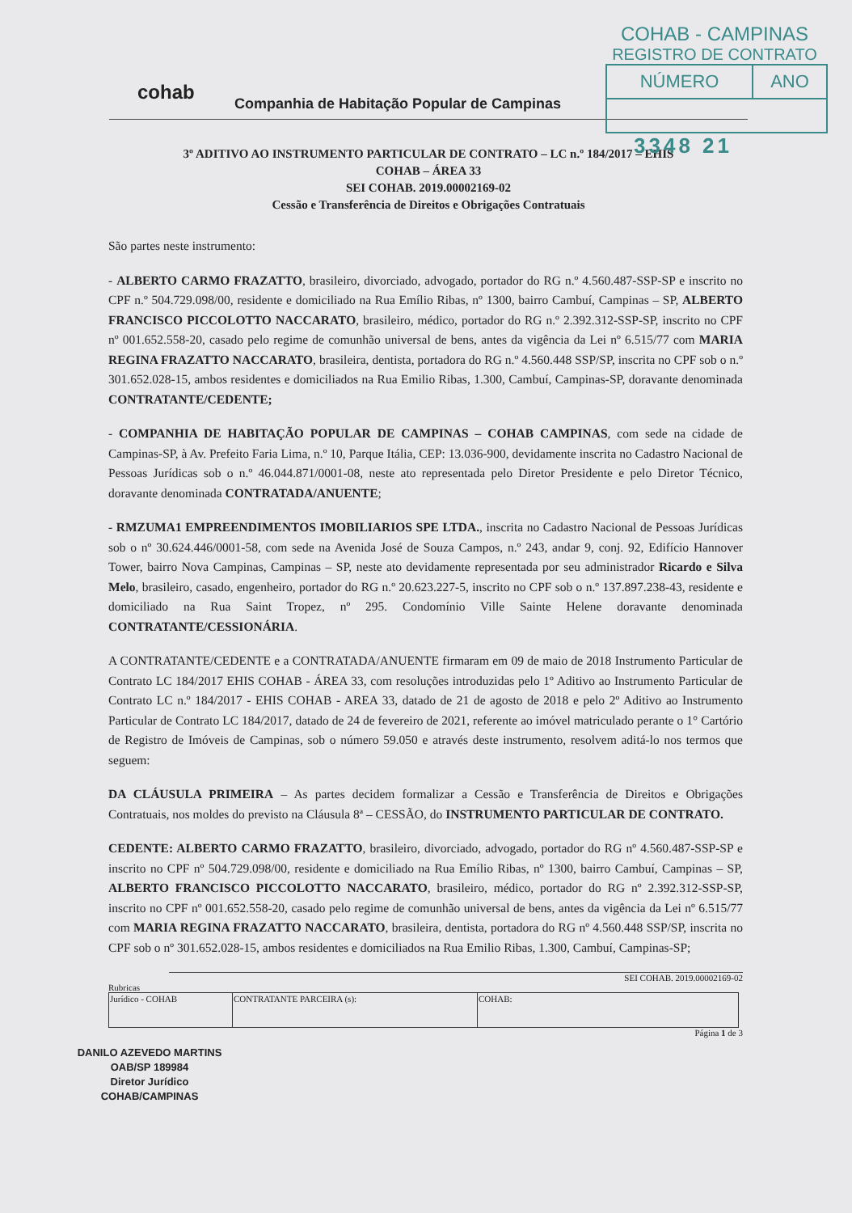COHAB - CAMPINAS
REGISTRO DE CONTRATO
| NÚMERO | ANO |
3348 21
cohab
Companhia de Habitação Popular de Campinas
3º ADITIVO AO INSTRUMENTO PARTICULAR DE CONTRATO – LC n.º 184/2017 – EHIS
COHAB – ÁREA 33
SEI COHAB. 2019.00002169-02
Cessão e Transferência de Direitos e Obrigações Contratuais
São partes neste instrumento:
- ALBERTO CARMO FRAZATTO, brasileiro, divorciado, advogado, portador do RG n.º 4.560.487-SSP-SP e inscrito no CPF n.º 504.729.098/00, residente e domiciliado na Rua Emílio Ribas, nº 1300, bairro Cambuí, Campinas – SP, ALBERTO FRANCISCO PICCOLOTTO NACCARATO, brasileiro, médico, portador do RG n.º 2.392.312-SSP-SP, inscrito no CPF nº 001.652.558-20, casado pelo regime de comunhão universal de bens, antes da vigência da Lei nº 6.515/77 com MARIA REGINA FRAZATTO NACCARATO, brasileira, dentista, portadora do RG n.º 4.560.448 SSP/SP, inscrita no CPF sob o n.º 301.652.028-15, ambos residentes e domiciliados na Rua Emilio Ribas, 1.300, Cambuí, Campinas-SP, doravante denominada CONTRATANTE/CEDENTE;
- COMPANHIA DE HABITAÇÃO POPULAR DE CAMPINAS – COHAB CAMPINAS, com sede na cidade de Campinas-SP, à Av. Prefeito Faria Lima, n.º 10, Parque Itália, CEP: 13.036-900, devidamente inscrita no Cadastro Nacional de Pessoas Jurídicas sob o n.º 46.044.871/0001-08, neste ato representada pelo Diretor Presidente e pelo Diretor Técnico, doravante denominada CONTRATADA/ANUENTE;
- RMZUMA1 EMPREENDIMENTOS IMOBILIARIOS SPE LTDA., inscrita no Cadastro Nacional de Pessoas Jurídicas sob o nº 30.624.446/0001-58, com sede na Avenida José de Souza Campos, n.º 243, andar 9, conj. 92, Edifício Hannover Tower, bairro Nova Campinas, Campinas – SP, neste ato devidamente representada por seu administrador Ricardo e Silva Melo, brasileiro, casado, engenheiro, portador do RG n.º 20.623.227-5, inscrito no CPF sob o n.º 137.897.238-43, residente e domiciliado na Rua Saint Tropez, nº 295. Condomínio Ville Sainte Helene doravante denominada CONTRATANTE/CESSIONÁRIA.
A CONTRATANTE/CEDENTE e a CONTRATADA/ANUENTE firmaram em 09 de maio de 2018 Instrumento Particular de Contrato LC 184/2017 EHIS COHAB - ÁREA 33, com resoluções introduzidas pelo 1º Aditivo ao Instrumento Particular de Contrato LC n.º 184/2017 - EHIS COHAB - AREA 33, datado de 21 de agosto de 2018 e pelo 2º Aditivo ao Instrumento Particular de Contrato LC 184/2017, datado de 24 de fevereiro de 2021, referente ao imóvel matriculado perante o 1° Cartório de Registro de Imóveis de Campinas, sob o número 59.050 e através deste instrumento, resolvem aditá-lo nos termos que seguem:
DA CLÁUSULA PRIMEIRA – As partes decidem formalizar a Cessão e Transferência de Direitos e Obrigações Contratuais, nos moldes do previsto na Cláusula 8ª – CESSÃO, do INSTRUMENTO PARTICULAR DE CONTRATO.
CEDENTE: ALBERTO CARMO FRAZATTO, brasileiro, divorciado, advogado, portador do RG nº 4.560.487-SSP-SP e inscrito no CPF nº 504.729.098/00, residente e domiciliado na Rua Emílio Ribas, nº 1300, bairro Cambuí, Campinas – SP, ALBERTO FRANCISCO PICCOLOTTO NACCARATO, brasileiro, médico, portador do RG nº 2.392.312-SSP-SP, inscrito no CPF nº 001.652.558-20, casado pelo regime de comunhão universal de bens, antes da vigência da Lei nº 6.515/77 com MARIA REGINA FRAZATTO NACCARATO, brasileira, dentista, portadora do RG nº 4.560.448 SSP/SP, inscrita no CPF sob o nº 301.652.028-15, ambos residentes e domiciliados na Rua Emilio Ribas, 1.300, Cambuí, Campinas-SP;
SEI COHAB. 2019.00002169-02
Rubricas
| Jurídico - COHAB | CONTRATANTE PARCEIRA (s): | COHAB: |
Página 1 de 3
DANILO AZEVEDO MARTINS
OAB/SP 189984
Diretor Jurídico
COHAB/CAMPINAS